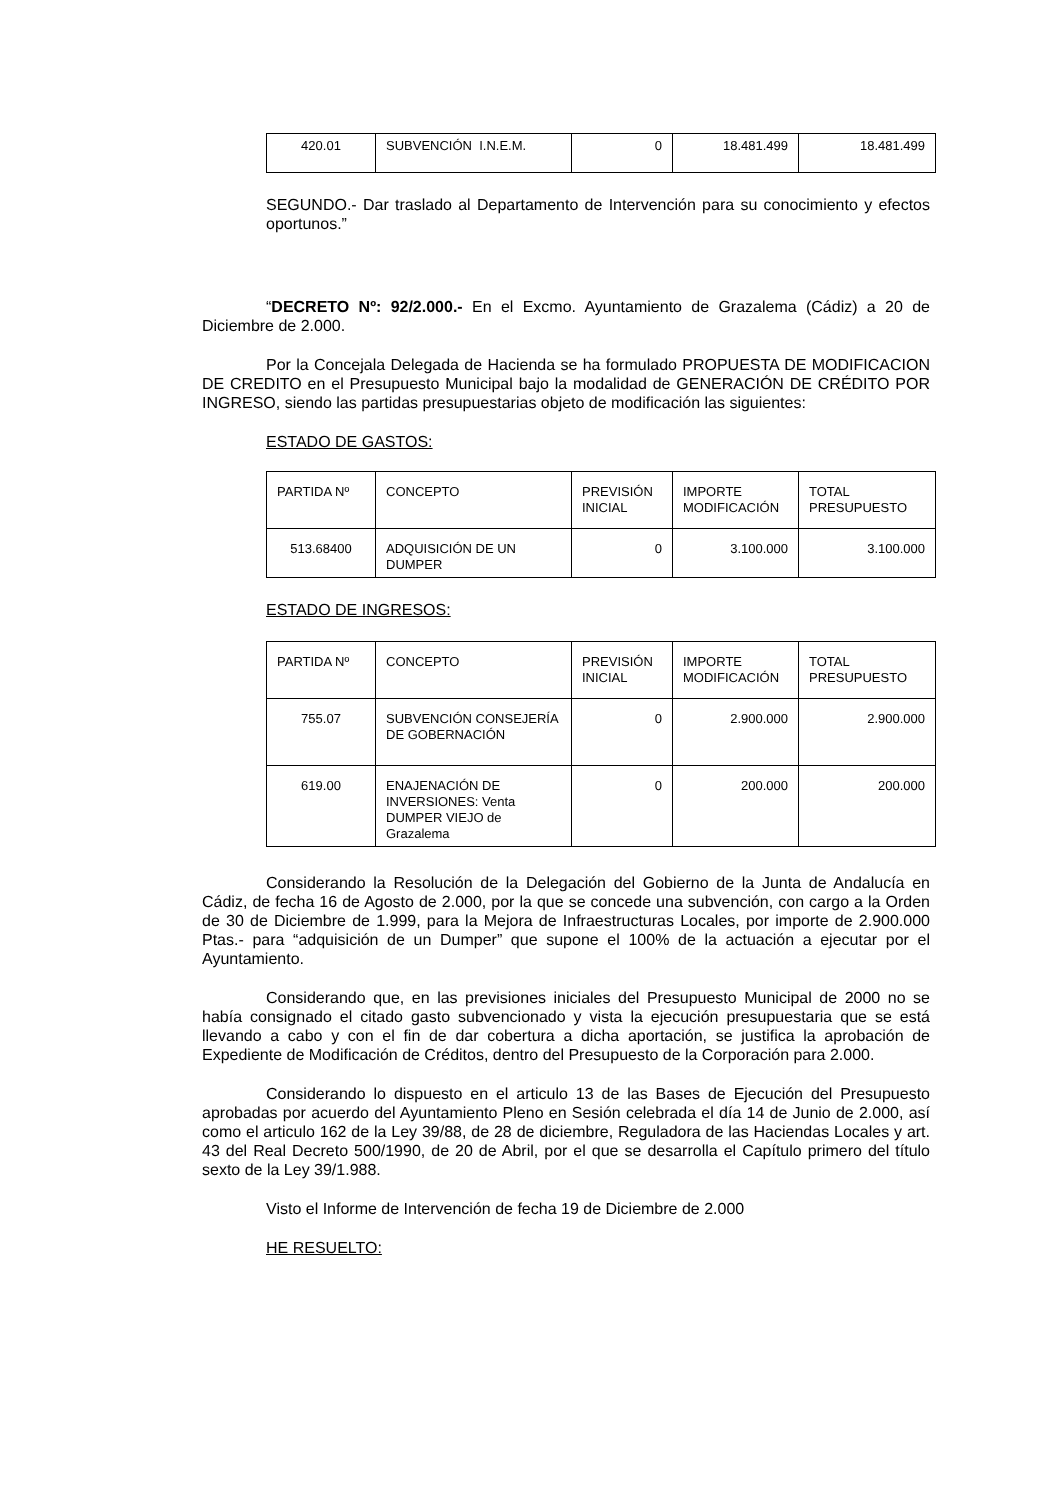| 420.01 | SUBVENCIÓN I.N.E.M. | 0 | 18.481.499 | 18.481.499 |
SEGUNDO.- Dar traslado al Departamento de Intervención para su conocimiento y efectos oportunos.”
“DECRETO Nº: 92/2.000.- En el Excmo. Ayuntamiento de Grazalema (Cádiz) a 20 de Diciembre de 2.000.
Por la Concejala Delegada de Hacienda se ha formulado PROPUESTA DE MODIFICACION DE CREDITO en el Presupuesto Municipal bajo la modalidad de GENERACIÓN DE CRÉDITO POR INGRESO, siendo las partidas presupuestarias objeto de modificación las siguientes:
ESTADO DE GASTOS:
| PARTIDA Nº | CONCEPTO | PREVISIÓN INICIAL | IMPORTE MODIFICACIÓN | TOTAL PRESUPUESTO |
| 513.68400 | ADQUISICIÓN DE UN DUMPER | 0 | 3.100.000 | 3.100.000 |
ESTADO DE INGRESOS:
| PARTIDA Nº | CONCEPTO | PREVISIÓN INICIAL | IMPORTE MODIFICACIÓN | TOTAL PRESUPUESTO |
| 755.07 | SUBVENCIÓN CONSEJERÍA DE GOBERNACIÓN | 0 | 2.900.000 | 2.900.000 |
| 619.00 | ENAJENACIÓN DE INVERSIONES: Venta DUMPER VIEJO de Grazalema | 0 | 200.000 | 200.000 |
Considerando la Resolución de la Delegación del Gobierno de la Junta de Andalucía en Cádiz, de fecha 16 de Agosto de 2.000, por la que se concede una subvención, con cargo a la Orden de 30 de Diciembre de 1.999, para la Mejora de Infraestructuras Locales, por importe de 2.900.000 Ptas.- para “adquisición de un Dumper” que supone el 100% de la actuación a ejecutar por el Ayuntamiento.
Considerando que, en las previsiones iniciales del Presupuesto Municipal de 2000 no se había consignado el citado gasto subvencionado y vista la ejecución presupuestaria que se está llevando a cabo y con el fin de dar cobertura a dicha aportación, se justifica la aprobación de Expediente de Modificación de Créditos, dentro del Presupuesto de la Corporación para 2.000.
Considerando lo dispuesto en el articulo 13 de las Bases de Ejecución del Presupuesto aprobadas por acuerdo del Ayuntamiento Pleno en Sesión celebrada el día 14 de Junio de 2.000, así como el articulo 162 de la Ley 39/88, de 28 de diciembre, Reguladora de las Haciendas Locales y art. 43 del Real Decreto 500/1990, de 20 de Abril, por el que se desarrolla el Capítulo primero del título sexto de la Ley 39/1.988.
Visto el Informe de Intervención de fecha 19 de Diciembre de 2.000
HE RESUELTO: